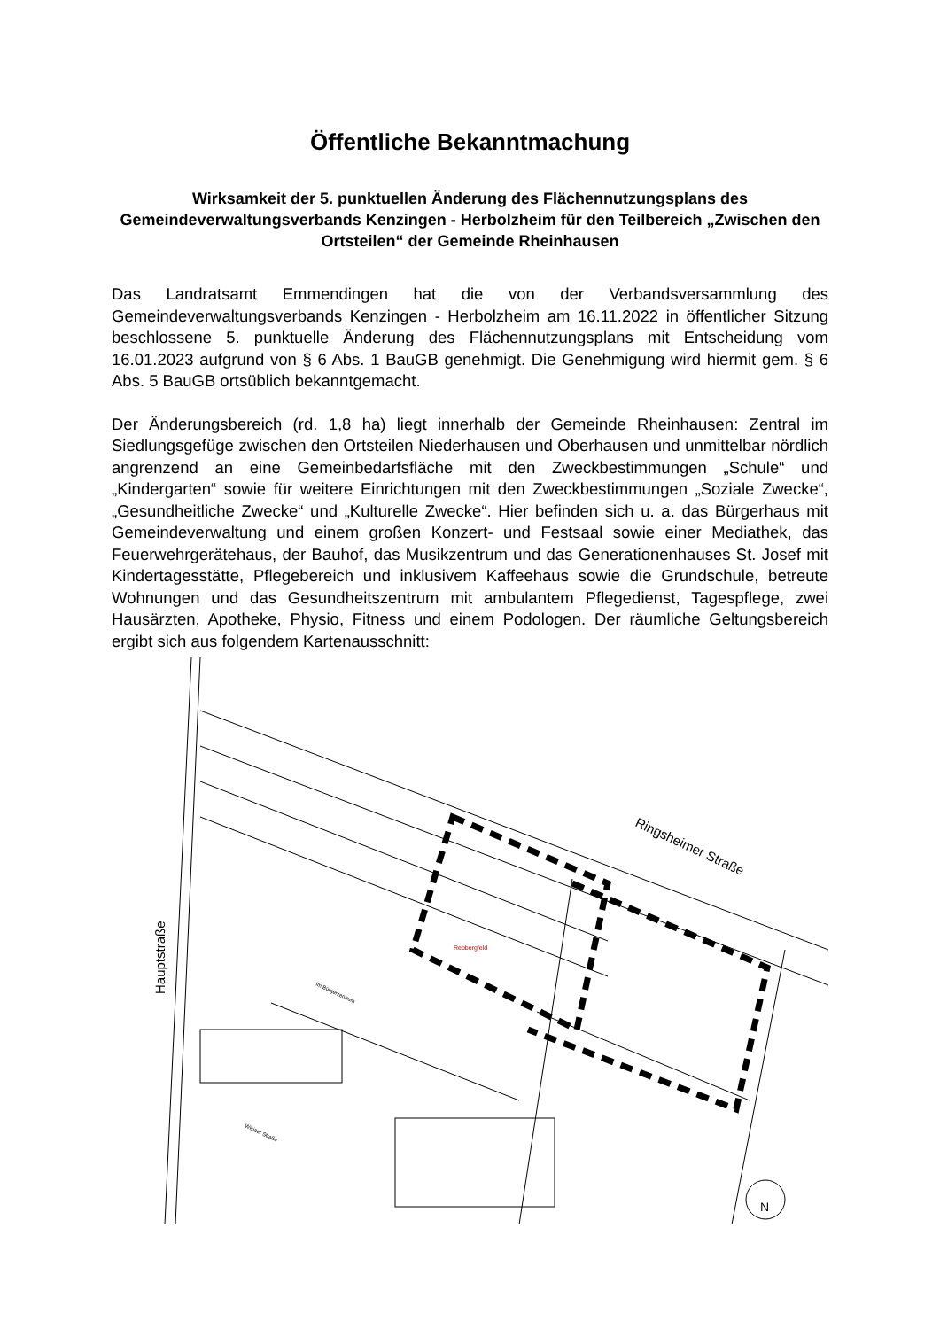Öffentliche Bekanntmachung
Wirksamkeit der 5. punktuellen Änderung des Flächennutzungsplans des Gemeindeverwaltungsverbands Kenzingen - Herbolzheim für den Teilbereich „Zwischen den Ortsteilen“ der Gemeinde Rheinhausen
Das Landratsamt Emmendingen hat die von der Verbandsversammlung des Gemeindeverwaltungsverbands Kenzingen - Herbolzheim am 16.11.2022 in öffentlicher Sitzung beschlossene 5. punktuelle Änderung des Flächennutzungsplans mit Entscheidung vom 16.01.2023 aufgrund von § 6 Abs. 1 BauGB genehmigt. Die Genehmigung wird hiermit gem. § 6 Abs. 5 BauGB ortsüblich bekanntgemacht.
Der Änderungsbereich (rd. 1,8 ha) liegt innerhalb der Gemeinde Rheinhausen: Zentral im Siedlungsgefüge zwischen den Ortsteilen Niederhausen und Oberhausen und unmittelbar nördlich angrenzend an eine Gemeinbedarfsfläche mit den Zweckbestimmungen „Schule“ und „Kindergarten“ sowie für weitere Einrichtungen mit den Zweckbestimmungen „Soziale Zwecke“, „Gesundheitliche Zwecke“ und „Kulturelle Zwecke“. Hier befinden sich u. a. das Bürgerhaus mit Gemeindeverwaltung und einem großen Konzert- und Festsaal sowie einer Mediathek, das Feuerwehrgerätehaus, der Bauhof, das Musikzentrum und das Generationenhauses St. Josef mit Kindertagesstätte, Pflegebereich und inklusivem Kaffeehaus sowie die Grundschule, betreute Wohnungen und das Gesundheitszentrum mit ambulantem Pflegedienst, Tagespflege, zwei Hausärzten, Apotheke, Physio, Fitness und einem Podologen. Der räumliche Geltungsbereich ergibt sich aus folgendem Kartenausschnitt:
Ringsheimer Straße
Hauptstraße
Rebbergfeld
Im Bürgerzentrum
Wisiaer Straße
N